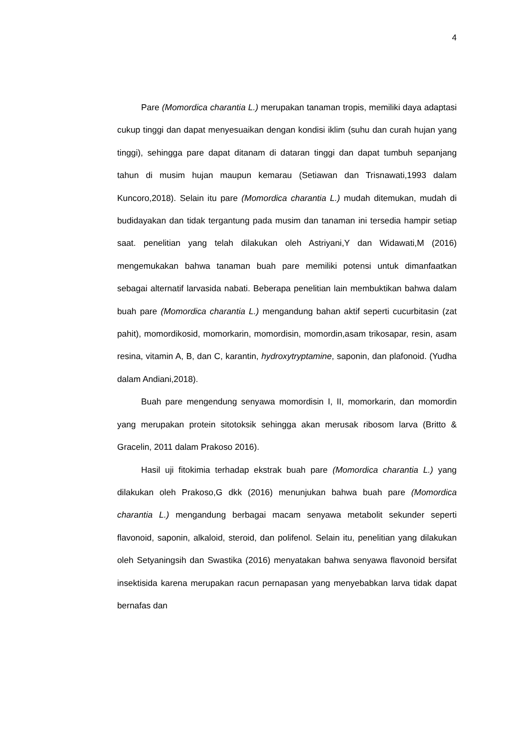4
Pare (Momordica charantia L.) merupakan tanaman tropis, memiliki daya adaptasi cukup tinggi dan dapat menyesuaikan dengan kondisi iklim (suhu dan curah hujan yang tinggi), sehingga pare dapat ditanam di dataran tinggi dan dapat tumbuh sepanjang tahun di musim hujan maupun kemarau (Setiawan dan Trisnawati,1993 dalam Kuncoro,2018). Selain itu pare (Momordica charantia L.) mudah ditemukan, mudah di budidayakan dan tidak tergantung pada musim dan tanaman ini tersedia hampir setiap saat. penelitian yang telah dilakukan oleh Astriyani,Y dan Widawati,M (2016) mengemukakan bahwa tanaman buah pare memiliki potensi untuk dimanfaatkan sebagai alternatif larvasida nabati. Beberapa penelitian lain membuktikan bahwa dalam buah pare (Momordica charantia L.) mengandung bahan aktif seperti cucurbitasin (zat pahit), momordikosid, momorkarin, momordisin, momordin,asam trikosapar, resin, asam resina, vitamin A, B, dan C, karantin, hydroxytryptamine, saponin, dan plafonoid. (Yudha dalam Andiani,2018).
Buah pare mengendung senyawa momordisin I, II, momorkarin, dan momordin yang merupakan protein sitotoksik sehingga akan merusak ribosom larva (Britto & Gracelin, 2011 dalam Prakoso 2016).
Hasil uji fitokimia terhadap ekstrak buah pare (Momordica charantia L.) yang dilakukan oleh Prakoso,G dkk (2016) menunjukan bahwa buah pare (Momordica charantia L.) mengandung berbagai macam senyawa metabolit sekunder seperti flavonoid, saponin, alkaloid, steroid, dan polifenol. Selain itu, penelitian yang dilakukan oleh Setyaningsih dan Swastika (2016) menyatakan bahwa senyawa flavonoid bersifat insektisida karena merupakan racun pernapasan yang menyebabkan larva tidak dapat bernafas dan